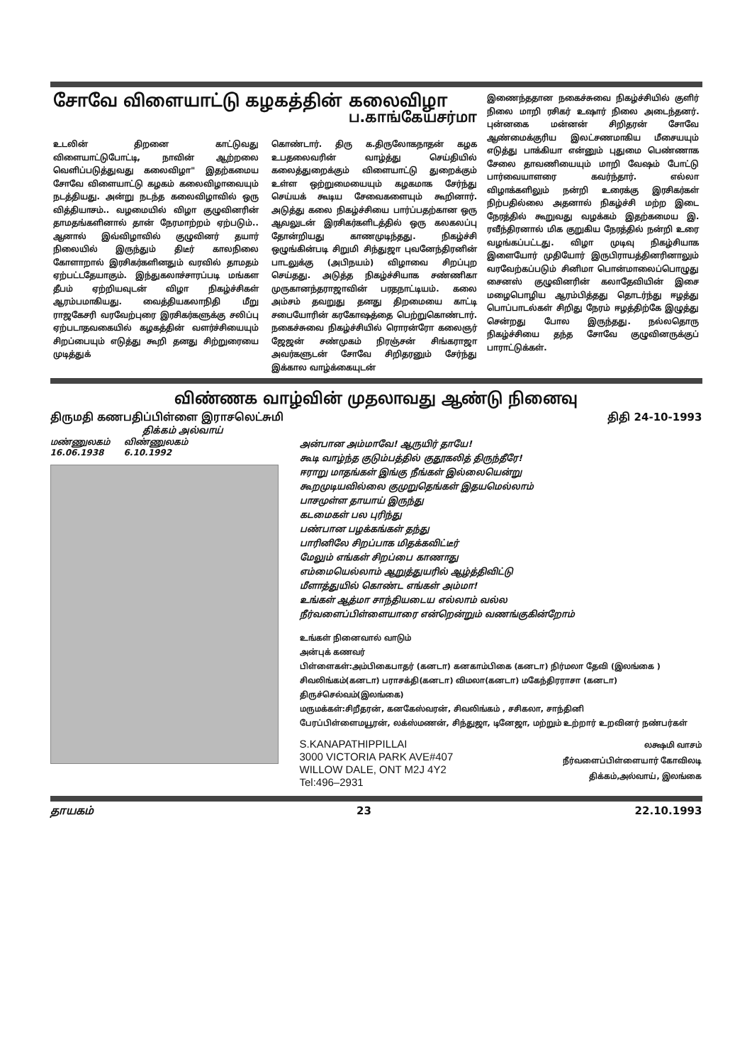சோவே விளையாட்டு கழகத்தின் கலைவிழா
ப.காங்கேயசர்மா
உடலின் திறனை காட்டுவது விளையாட்டுபோட்டி, நாவின் ஆற்றலை வெளிப்படுத்துவது கலைவிழா" இதற்கமைய சோவே விளையாட்டு கழகம் கலைவிழாவையும் நடத்தியது. அன்று நடந்த கலைவிழாவில் ஒரு வித்தியாசம்.. வழமையில் விழா குழுவினரின் தாமதங்களினால் தான் நேரமாற்றம் ஏற்படும்.. ஆனால் இவ்விழாவில் குழுவினர் தயார் நிலையில் இருந்தும் திடீர் காலநிலை கோளாறால் இரசிகர்களினதும் வரவில் தாமதம் ஏற்பட்டதேயாகும். இந்துகலாச்சாரப்படி மங்கள தீபம் ஏற்றியவுடன் விழா நிகழ்ச்சிகள் ஆரம்பமாகியது. வைத்தியகலாநிதி மீறு ராஜகேசரி வரவேற்புரை இரசிகர்களுக்கு சலிப்பு ஏற்படாதவகையில் கழகத்தின் வளர்ச்சியையும் சிறப்பையும் எடுத்து கூறி தனது சிற்றுரையை முடித்துக்
கொண்டார். திரு க.திருலோகநாதன் கழக உபதலைவரின் வாழ்த்து செய்தியில் கலைத்துறைக்கும் விளையாட்டு துறைக்கும் உள்ள ஒற்றுமையையும் கழகமாக சேர்ந்து செய்யக் கூடிய சேவைகளையும் கூறினார். அடுத்து கலை நிகழ்ச்சியை பார்ப்பதற்கான ஒரு ஆவலுடன் இரசிகர்களிடத்தில் ஒரு கலகலப்பு தோன்றியது காணமுடிந்தது. நிகழ்ச்சி ஒழுங்கின்படி சிறுமி சிந்துஜா புவனேந்திரனின் பாடலுக்கு (அபிநயம்) விழாவை சிறப்புற செய்தது. அடுத்த நிகழ்ச்சியாக சண்ணிகா முருகானந்தராஜாவின் பரதநாட்டியம். கலை அம்சம் தவறுது தனது திறமையை காட்டி சபையோரின் கரகோஷத்தை பெற்றுகொண்டார். நகைச்சுவை நிகழ்ச்சியில் ரொரன்ரோ கலைஞர் ஜேஜன் சண்முகம் நிரஞ்சன் சிங்கராஜா அவர்களுடன் சோவே சிறிதரனும் சேர்ந்து இக்கால வாழ்க்கையுடன்
இணைந்ததான நகைச்சுவை நிகழ்ச்சியில் குளிர் நிலை மாறி ரசிகர் உஷார் நிலை அடைந்தனர். புன்னகை மன்னன் சிறிதரன் சோவே ஆண்மைக்குரிய இலட்சணமாகிய மீசையயும் எடுத்து பாக்கியா என்னும் புதுமை பெண்ணாக சேலை தாவணியையும் மாறி வேஷம் போட்டு பார்வையாளரை கவர்ந்தார். எல்லா விழாக்களிலும் நன்றி உரைக்கு இரசிகர்கள் நிற்பதில்லை அதனால் நிகழ்ச்சி மற்ற இடை நேரத்தில் கூறுவது வழக்கம் இதற்கமைய இ. ரவீந்திரனால் மிக குறுகிய நேரத்தில் நன்றி உரை வழங்கப்பட்டது. விழா முடிவு நிகழ்சியாக இளையோர் முதியோர் இருபிராயத்தினரினாலும் வரவேற்கப்படும் சினிமா பொன்மாலைப்பொழுது சைனஸ் குழுவினரின் கலாதேவியின் இசை மழைபொழிய ஆரம்பித்தது தொடர்ந்து ஈழத்து பொப்பாடல்கள் சிறிது நேரம் ஈழத்திற்கே இழுத்து சென்றது போல இருந்தது. நல்லதொரு நிகழ்ச்சியை தந்த சோவே குழுவினருக்குப் பாராட்டுக்கள்.
விண்ணக வாழ்வின் முதலாவது ஆண்டு நினைவு
திருமதி கணபதிப்பிள்ளை இராசலெட்சுமி திதி 24-10-1993
திக்கம் அல்வாய்
மண்ணுலகம்
16.06.1938
விண்ணுலகம்
6.10.1992
அன்பான அம்மாவே! ஆருயிர் தாயே!
கூடி வாழ்ந்த குடும்பத்தில் குதூகலித் திருந்தீரே!
ஈராறு மாதங்கள் இங்கு நீங்கள் இல்லையென்று
கூறமுடியவில்லை குமுறுதெங்கள் இதயமெல்லாம்
பாசமுள்ள தாயாய் இருந்து
கடமைகள் பல புரிந்து
பண்பான பழக்கங்கள் தந்து
பாரினிலே சிறப்பாக மிதக்கவிட்டீர்
மேலும் எங்கள் சிறப்பை காணாது
எம்மையெல்லாம் ஆறுத்துயரில் ஆழ்த்திவிட்டு
மீளாத்துயில் கொண்ட எங்கள் அம்மா!
உங்கள் ஆத்மா சாந்தியடைய எல்லாம் வல்ல
நீர்வளைப்பிள்ளையாரை என்றென்றும் வணங்குகின்றோம்
உங்கள் நினைவால் வாடும்
அன்புக் கணவர்
பிள்ளைகள்:அம்பிகைபாதர் (கனடா) கனகாம்பிகை (கனடா) நிர்மலா தேவி (இலங்கை ) சிவலிங்கம்(கனடா) பராசக்தி(கனடா) விமலா(கனடா) மகேந்திரராசா (கனடா) திருச்செல்வம்(இலங்கை)
மருமக்கள்:சிறீதரன், கனகேஸ்வரன், சிவலிங்கம் , சசிகலா, சாந்தினி
பேரப்பிள்ளைமயூரன், லக்ஸ்மணன், சிந்துஜா, டினேஜா, மற்றும் உற்றார் உறவினர் நண்பர்கள்
S.KANAPATHIPPILLAI
3000 VICTORIA PARK AVE#407
WILLOW DALE, ONT M2J 4Y2
Tel:496–2931
லக்ஷமி வாசம்
நீர்வளைப்பிள்ளையார் கோவிலடி
திக்கம்,அல்வாய், இலங்கை
தாயகம் 23 22.10.1993